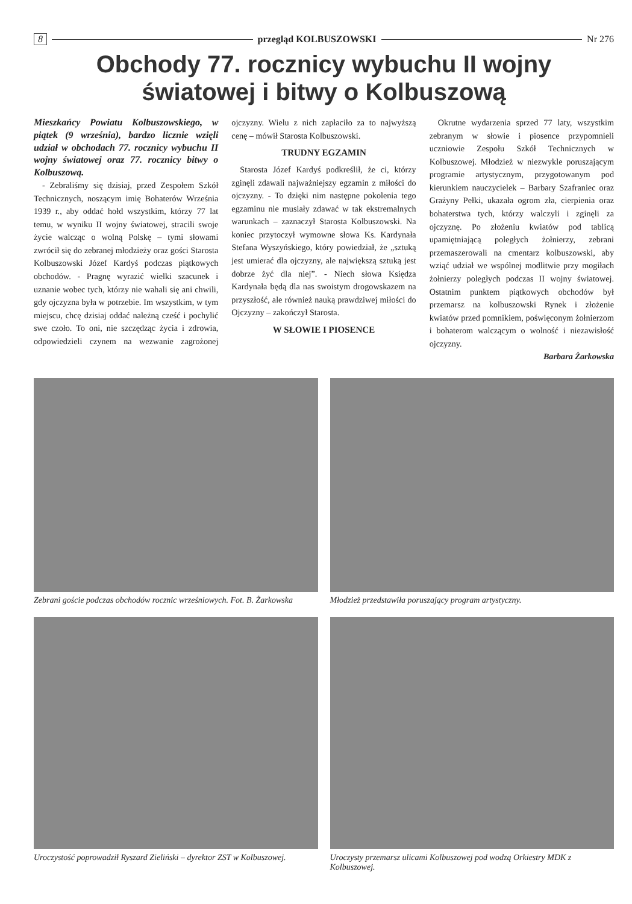8 przegląd KOLBUSZOWSKI Nr 276
Obchody 77. rocznicy wybuchu II wojny
światowej i bitwy o Kolbuszową
Mieszkańcy Powiatu Kolbuszowskiego, w piątek (9 września), bardzo licznie wzięli udział w obchodach 77. rocznicy wybuchu II wojny światowej oraz 77. rocznicy bitwy o Kolbuszową.
- Zebraliśmy się dzisiaj, przed Zespołem Szkół Technicznych, noszącym imię Bohaterów Września 1939 r., aby oddać hołd wszystkim, którzy 77 lat temu, w wyniku II wojny światowej, stracili swoje życie walcząc o wolną Polskę – tymi słowami zwrócił się do zebranej młodzieży oraz gości Starosta Kolbuszowski Józef Kardyś podczas piątkowych obchodów. - Pragnę wyrazić wielki szacunek i uznanie wobec tych, którzy nie wahali się ani chwili, gdy ojczyzna była w potrzebie. Im wszystkim, w tym miejscu, chcę dzisiaj oddać należną cześć i pochylić swe czoło. To oni, nie szczędząc życia i zdrowia, odpowiedzieli czynem na wezwanie zagrożonej ojczyzny. Wielu z nich zapłaciło za to najwyższą cenę – mówił Starosta Kolbuszowski.
TRUDNY EGZAMIN
Starosta Józef Kardyś podkreślił, że ci, którzy zginęli zdawali najważniejszy egzamin z miłości do ojczyzny. - To dzięki nim następne pokolenia tego egzaminu nie musiały zdawać w tak ekstremalnych warunkach – zaznaczył Starosta Kolbuszowski. Na koniec przytoczył wymowne słowa Ks. Kardynała Stefana Wyszyńskiego, który powiedział, że „sztuką jest umierać dla ojczyzny, ale największą sztuką jest dobrze żyć dla niej”. - Niech słowa Księdza Kardynała będą dla nas swoistym drogowskazem na przyszłość, ale również nauką prawdziwej miłości do Ojczyzny – zakończył Starosta.
W SŁOWIE I PIOSENCE
Okrutne wydarzenia sprzed 77 laty, wszystkim zebranym w słowie i piosence przypomnieli uczniowie Zespołu Szkół Technicznych w Kolbuszowej. Młodzież w niezwykle poruszającym programie artystycznym, przygotowanym pod kierunkiem nauczycielek – Barbary Szafraniec oraz Grażyny Pełki, ukazała ogrom zła, cierpienia oraz bohaterstwa tych, którzy walczyli i zginęli za ojczyznę. Po złożeniu kwiatów pod tablicą upamiętniającą poległych żołnierzy, zebrani przemaszerowali na cmentarz kolbuszowski, aby wziąć udział we wspólnej modlitwie przy mogiłach żołnierzy poległych podczas II wojny światowej. Ostatnim punktem piątkowych obchodów był przemarsz na kolbuszowski Rynek i złożenie kwiatów przed pomnikiem, poświęconym żołnierzom i bohaterom walczącym o wolność i niezawisłość ojczyzny.
Barbara Żarkowska
Zebrani goście podczas obchodów rocznic wrześniowych. Fot. B. Żarkowska
Młodzież przedstawiła poruszający program artystyczny.
Uroczystość poprowadził Ryszard Zieliński – dyrektor ZST w Kolbuszowej.
Uroczysty przemarsz ulicami Kolbuszowej pod wodzą Orkiestry MDK z Kolbuszowej.